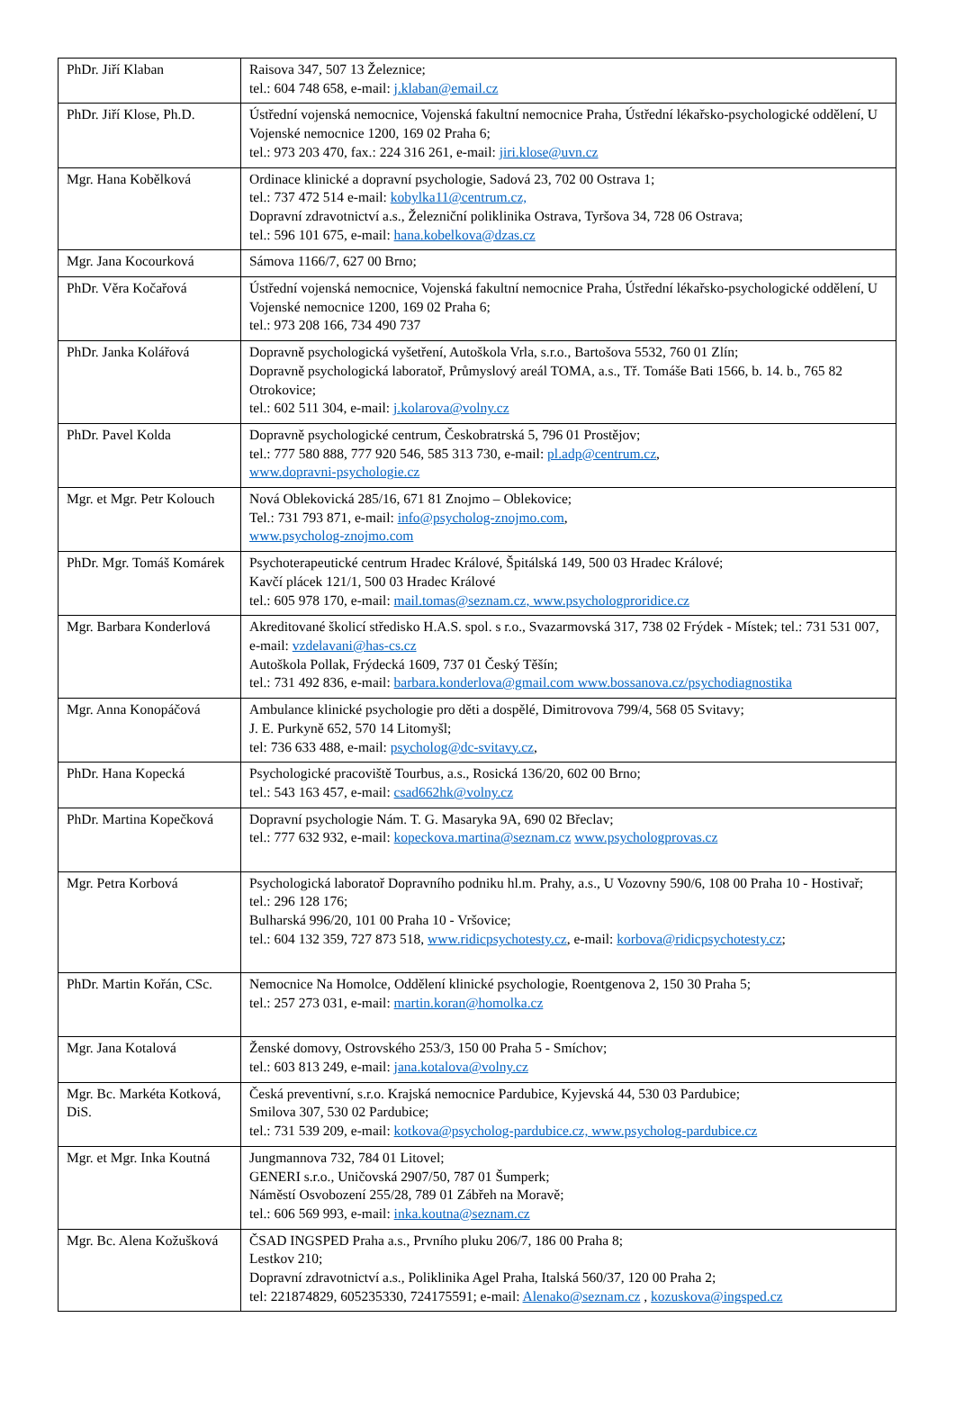| PhDr. Jiří Klaban | Raisova 347, 507 13 Železnice; tel.: 604 748 658, e-mail: j.klaban@email.cz |
| PhDr. Jiří Klose, Ph.D. | Ústřední vojenská nemocnice, Vojenská fakultní nemocnice Praha, Ústřední lékařsko-psychologické oddělení, U Vojenské nemocnice 1200, 169 02 Praha 6; tel.: 973 203 470, fax.: 224 316 261, e-mail: jiri.klose@uvn.cz |
| Mgr. Hana Kobělková | Ordinace klinické a dopravní psychologie, Sadová 23, 702 00 Ostrava 1; tel.: 737 472 514 e-mail: kobylka11@centrum.cz, Dopravní zdravotnictví a.s., Železniční poliklinika Ostrava, Tyršova 34, 728 06 Ostrava; tel.: 596 101 675, e-mail: hana.kobelkova@dzas.cz |
| Mgr. Jana Kocourková | Sámova 1166/7, 627 00 Brno; |
| PhDr. Věra Kočařová | Ústřední vojenská nemocnice, Vojenská fakultní nemocnice Praha, Ústřední lékařsko-psychologické oddělení, U Vojenské nemocnice 1200, 169 02 Praha 6; tel.: 973 208 166, 734 490 737 |
| PhDr. Janka Kolářová | Dopravně psychologická vyšetření, Autoškola Vrla, s.r.o., Bartošova 5532, 760 01 Zlín; Dopravně psychologická laboratoř, Průmyslový areál TOMA, a.s., Tř. Tomáše Bati 1566, b. 14. b., 765 82 Otrokovice; tel.: 602 511 304, e-mail: j.kolarova@volny.cz |
| PhDr. Pavel Kolda | Dopravně psychologické centrum, Českobratrská 5, 796 01 Prostějov; tel.: 777 580 888, 777 920 546, 585 313 730, e-mail: pl.adp@centrum.cz , www.dopravni-psychologie.cz |
| Mgr. et Mgr. Petr Kolouch | Nová Oblekovická 285/16, 671 81 Znojmo – Oblekovice; Tel.: 731 793 871, e-mail: info@psycholog-znojmo.com , www.psycholog-znojmo.com |
| PhDr. Mgr. Tomáš Komárek | Psychoterapeutické centrum Hradec Králové, Špitálská 149, 500 03 Hradec Králové; Kavčí plácek 121/1, 500 03 Hradec Králové tel.: 605 978 170, e-mail: mail.tomas@seznam.cz, www.psychologproridice.cz |
| Mgr. Barbara Konderlová | Akreditované školicí středisko H.A.S. spol. s r.o., Svazarmovská 317, 738 02 Frýdek - Místek; tel.: 731 531 007, e-mail: vzdelavani@has-cs.cz Autoškola Pollak, Frýdecká 1609, 737 01 Český Těšín; tel.: 731 492 836, e-mail: barbara.konderlova@gmail.com www.bossanova.cz/psychodiagnostika |
| Mgr. Anna Konopáčová | Ambulance klinické psychologie pro děti a dospělé, Dimitrovova 799/4, 568 05 Svitavy; J. E. Purkyně 652, 570 14 Litomyšl; tel: 736 633 488, e-mail: psycholog@dc-svitavy.cz , |
| PhDr. Hana Kopecká | Psychologické pracoviště Tourbus, a.s., Rosická 136/20, 602 00 Brno; tel.: 543 163 457, e-mail: csad662hk@volny.cz |
| PhDr. Martina Kopečková | Dopravní psychologie Nám. T. G. Masaryka 9A, 690 02 Břeclav; tel.: 777 632 932, e-mail: kopeckova.martina@seznam.cz www.psychologprovas.cz |
| Mgr. Petra Korbová | Psychologická laboratoř Dopravního podniku hl.m. Prahy, a.s., U Vozovny 590/6, 108 00 Praha 10 - Hostivař; tel.: 296 128 176; Bulharská 996/20, 101 00 Praha 10 - Vršovice; tel.: 604 132 359, 727 873 518, www.ridicpsychotesty.cz , e-mail: korbova@ridicpsychotesty.cz ; |
| PhDr. Martin Kořán, CSc. | Nemocnice Na Homolce, Oddělení klinické psychologie, Roentgenova 2, 150 30 Praha 5; tel.: 257 273 031, e-mail: martin.koran@homolka.cz |
| Mgr. Jana Kotalová | Ženské domovy, Ostrovského 253/3, 150 00 Praha 5 - Smíchov; tel.: 603 813 249, e-mail: jana.kotalova@volny.cz |
| Mgr. Bc. Markéta Kotková, DiS. | Česká preventivní, s.r.o. Krajská nemocnice Pardubice, Kyjevská 44, 530 03 Pardubice; Smilova 307, 530 02 Pardubice; tel.: 731 539 209, e-mail: kotkova@psycholog-pardubice.cz, www.psycholog-pardubice.cz |
| Mgr. et Mgr. Inka Koutná | Jungmannova 732, 784 01 Litovel; GENERI s.r.o., Uničovská 2907/50, 787 01 Šumperk; Náměstí Osvobození 255/28, 789 01 Zábřeh na Moravě; tel.: 606 569 993, e-mail: inka.koutna@seznam.cz |
| Mgr. Bc. Alena Kožušková | ČSAD INGSPED Praha a.s., Prvního pluku 206/7, 186 00 Praha 8; Lestkov 210; Dopravní zdravotnictví a.s., Poliklinika Agel Praha, Italská 560/37, 120 00 Praha 2; tel: 221874829, 605235330, 724175591; e-mail: Alenako@seznam.cz , kozuskova@ingsped.cz |